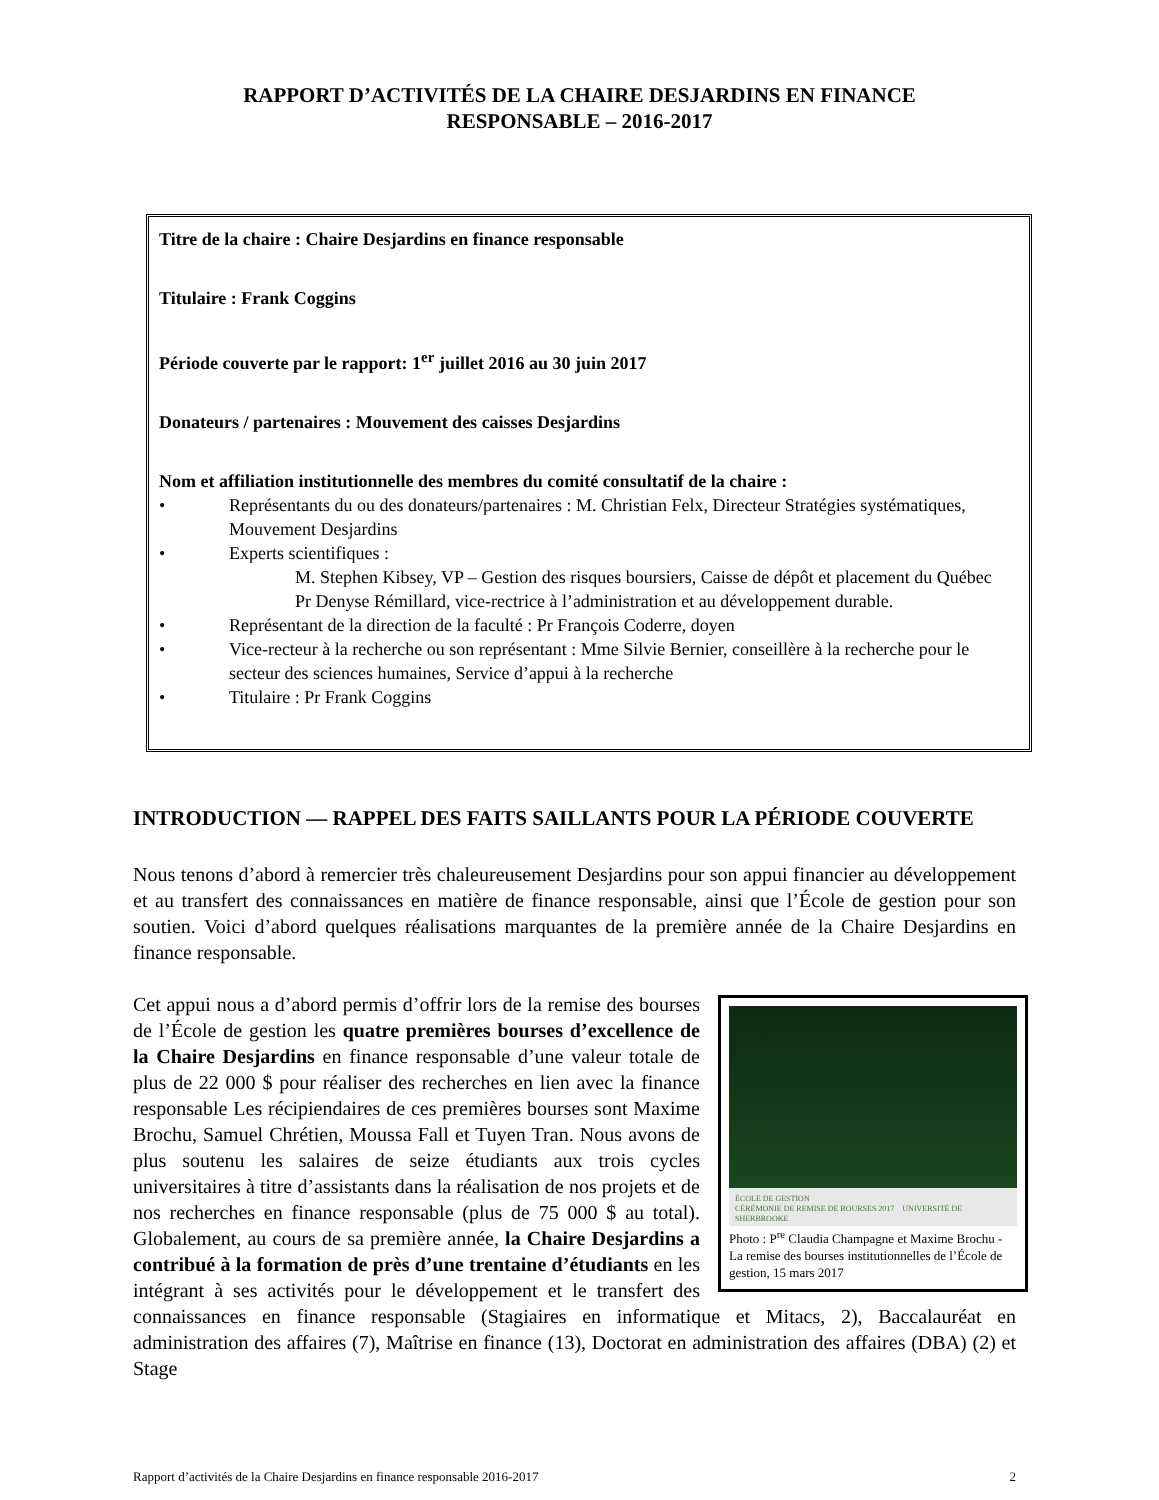RAPPORT D’ACTIVITÉS DE LA CHAIRE DESJARDINS EN FINANCE
RESPONSABLE – 2016-2017
Titre de la chaire : Chaire Desjardins en finance responsable
Titulaire : Frank Coggins
Période couverte par le rapport: 1<sup>er</sup> juillet 2016 au 30 juin 2017
Donateurs / partenaires : Mouvement des caisses Desjardins
Nom et affiliation institutionnelle des membres du comité consultatif de la chaire :
• Représentants du ou des donateurs/partenaires : M. Christian Felx, Directeur Stratégies systématiques, Mouvement Desjardins
• Experts scientifiques :
M. Stephen Kibsey, VP – Gestion des risques boursiers, Caisse de dépôt et placement du Québec
Pr Denyse Rémillard, vice-rectrice à l’administration et au développement durable.
• Représentant de la direction de la faculté : Pr François Coderre, doyen
• Vice-recteur à la recherche ou son représentant : Mme Silvie Bernier, conseillère à la recherche pour le secteur des sciences humaines, Service d’appui à la recherche
• Titulaire : Pr Frank Coggins
INTRODUCTION — RAPPEL DES FAITS SAILLANTS POUR LA PÉRIODE COUVERTE
Nous tenons d’abord à remercier très chaleureusement Desjardins pour son appui financier au développement et au transfert des connaissances en matière de finance responsable, ainsi que l’École de gestion pour son soutien. Voici d’abord quelques réalisations marquantes de la première année de la Chaire Desjardins en finance responsable.
ÉCOLE DE GESTION
CÉRÉMONIE DE REMISE DE BOURSES 2017 UNIVERSITÉ DE SHERBROOKE
Photo : P<sup>re</sup> Claudia Champagne et Maxime Brochu - La remise des bourses institutionnelles de l’École de gestion, 15 mars 2017
Cet appui nous a d’abord permis d’offrir lors de la remise des bourses de l’École de gestion les quatre premières bourses d’excellence de la Chaire Desjardins en finance responsable d’une valeur totale de plus de 22 000 $ pour réaliser des recherches en lien avec la finance responsable Les récipiendaires de ces premières bourses sont Maxime Brochu, Samuel Chrétien, Moussa Fall et Tuyen Tran. Nous avons de plus soutenu les salaires de seize étudiants aux trois cycles universitaires à titre d’assistants dans la réalisation de nos projets et de nos recherches en finance responsable (plus de 75 000 $ au total). Globalement, au cours de sa première année, la Chaire Desjardins a contribué à la formation de près d’une trentaine d’étudiants en les intégrant à ses activités pour le développement et le transfert des connaissances en finance responsable (Stagiaires en informatique et Mitacs, 2), Baccalauréat en administration des affaires (7), Maîtrise en finance (13), Doctorat en administration des affaires (DBA) (2) et Stage
Rapport d’activités de la Chaire Desjardins en finance responsable 2016-2017 2